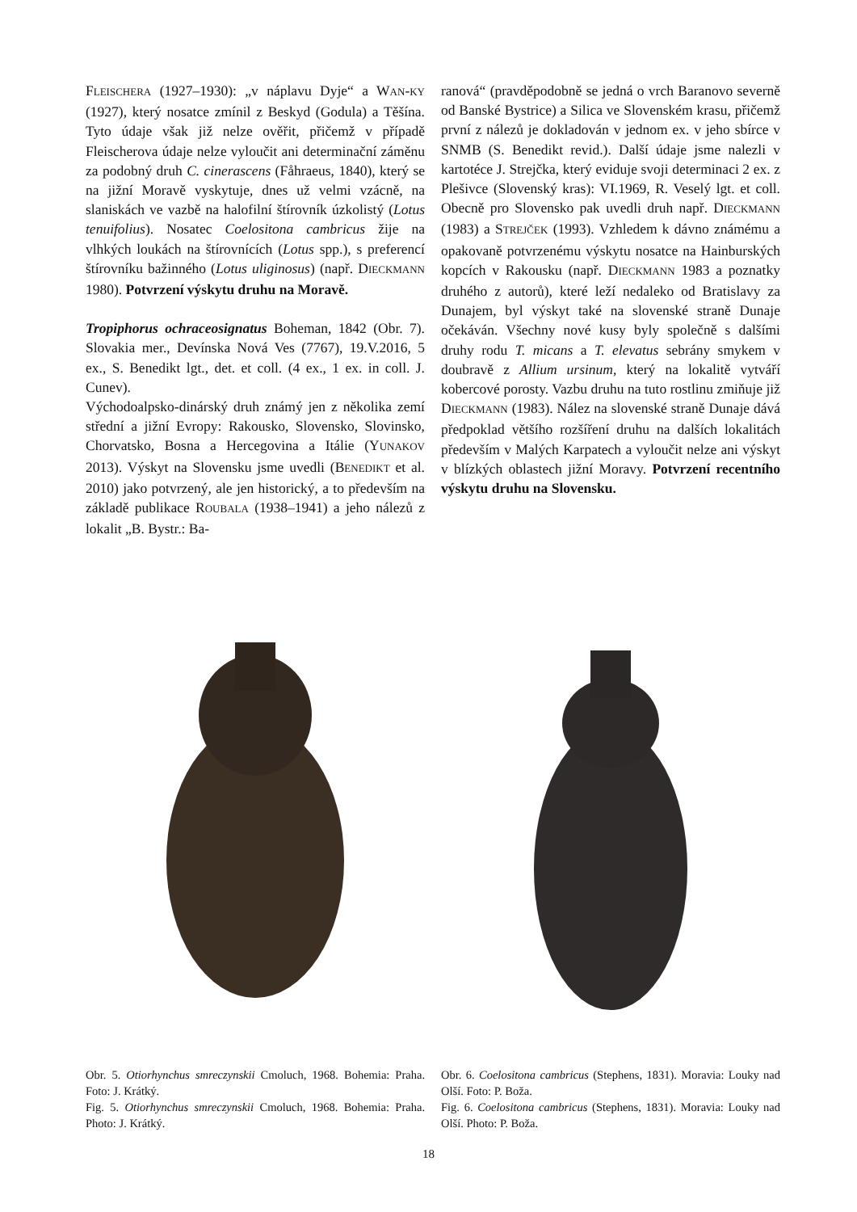FLEISCHERA (1927–1930): „v náplavu Dyje“ a WAN-KY (1927), který nosatce zmínil z Beskyd (Godula) a Těšína. Tyto údaje však již nelze ověřit, přičemž v případě Fleischerova údaje nelze vyloučit ani determinační záměnu za podobný druh C. cinerascens (Fåhraeus, 1840), který se na jižní Moravě vyskytuje, dnes už velmi vzácně, na slaniskách ve vazbě na halofilní štírovník úzkolistý (Lotus tenuifolius). Nosatec Coelositona cambricus žije na vlhkých loukách na štírovnících (Lotus spp.), s preferencí štírovníku bažinného (Lotus uliginosus) (např. DIECKMANN 1980). Potvrzení výskytu druhu na Moravě.
Tropiphorus ochraceosignatus Boheman, 1842 (Obr. 7). Slovakia mer., Devínska Nová Ves (7767), 19.V.2016, 5 ex., S. Benedikt lgt., det. et coll. (4 ex., 1 ex. in coll. J. Cunev).
Východoalpsko-dinárský druh známý jen z několika zemí střední a jižní Evropy: Rakousko, Slovensko, Slovinsko, Chorvatsko, Bosna a Hercegovina a Itálie (YUNAKOV 2013). Výskyt na Slovensku jsme uvedli (BENEDIKT et al. 2010) jako potvrzený, ale jen historický, a to především na základě publikace ROUBALA (1938–1941) a jeho nálezů z lokalit „B. Bystr.: Ba-
ranová“ (pravděpodobně se jedná o vrch Baranovo severně od Banské Bystrice) a Silica ve Slovenském krasu, přičemž první z nálezů je dokladován v jednom ex. v jeho sbírce v SNMB (S. Benedikt revid.). Další údaje jsme nalezli v kartotéce J. Strejčka, který eviduje svoji determinaci 2 ex. z Plešivce (Slovenský kras): VI.1969, R. Veselý lgt. et coll. Obecně pro Slovensko pak uvedli druh např. DIECKMANN (1983) a STREJČEK (1993). Vzhledem k dávno známému a opakovaně potvrzenému výskytu nosatce na Hainburských kopcích v Rakousku (např. DIECKMANN 1983 a poznatky druhého z autorů), které leží nedaleko od Bratislavy za Dunajem, byl výskyt také na slovenské straně Dunaje očekáván. Všechny nové kusy byly společně s dalšími druhy rodu T. micans a T. elevatus sebrány smykem v doubravě z Allium ursinum, který na lokalitě vytváří kobercové porosty. Vazbu druhu na tuto rostlinu zmiňuje již DIECKMANN (1983). Nález na slovenské straně Dunaje dává předpoklad většího rozšíření druhu na dalších lokalitách především v Malých Karpatech a vyloučit nelze ani výskyt v blízkých oblastech jižní Moravy. Potvrzení recentního výskytu druhu na Slovensku.
Obr. 5. Otiorhynchus smreczynskii Cmoluch, 1968. Bohemia: Praha. Foto: J. Krátký.
Fig. 5. Otiorhynchus smreczynskii Cmoluch, 1968. Bohemia: Praha. Photo: J. Krátký.
Obr. 6. Coelositona cambricus (Stephens, 1831). Moravia: Louky nad Olší. Foto: P. Boža.
Fig. 6. Coelositona cambricus (Stephens, 1831). Moravia: Louky nad Olší. Photo: P. Boža.
18